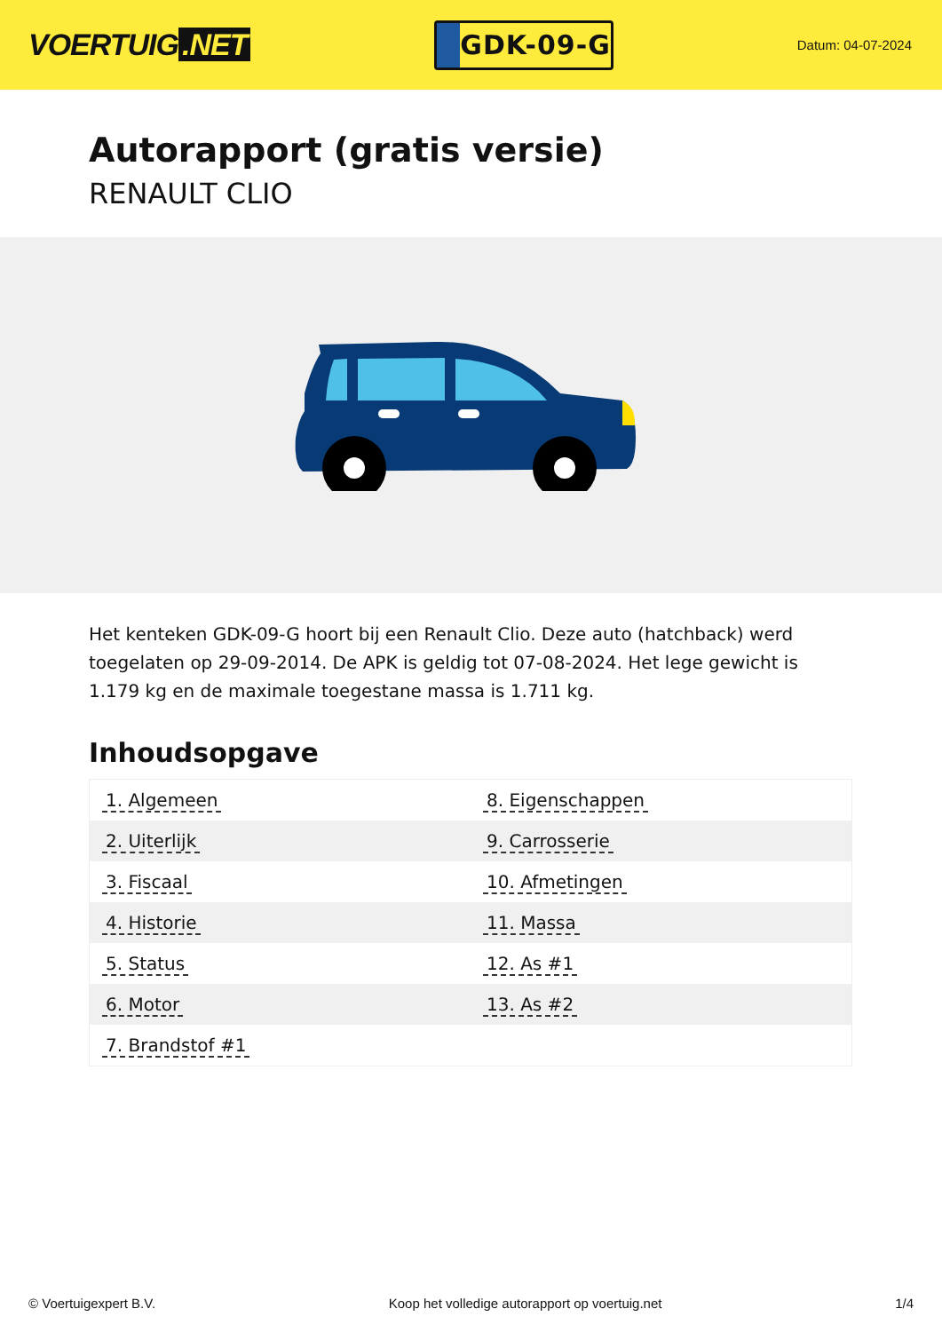VOERTUIG.NET
GDK-09-G
Datum: 04-07-2024
Autorapport (gratis versie)
RENAULT CLIO
Het kenteken GDK-09-G hoort bij een Renault Clio. Deze auto (hatchback) werd toegelaten op 29-09-2014. De APK is geldig tot 07-08-2024. Het lege gewicht is 1.179 kg en de maximale toegestane massa is 1.711 kg.
Inhoudsopgave
| 1. Algemeen | 8. Eigenschappen |
| 2. Uiterlijk | 9. Carrosserie |
| 3. Fiscaal | 10. Afmetingen |
| 4. Historie | 11. Massa |
| 5. Status | 12. As #1 |
| 6. Motor | 13. As #2 |
| 7. Brandstof #1 | |
© Voertuigexpert B.V. Koop het volledige autorapport op voertuig.net
1/4